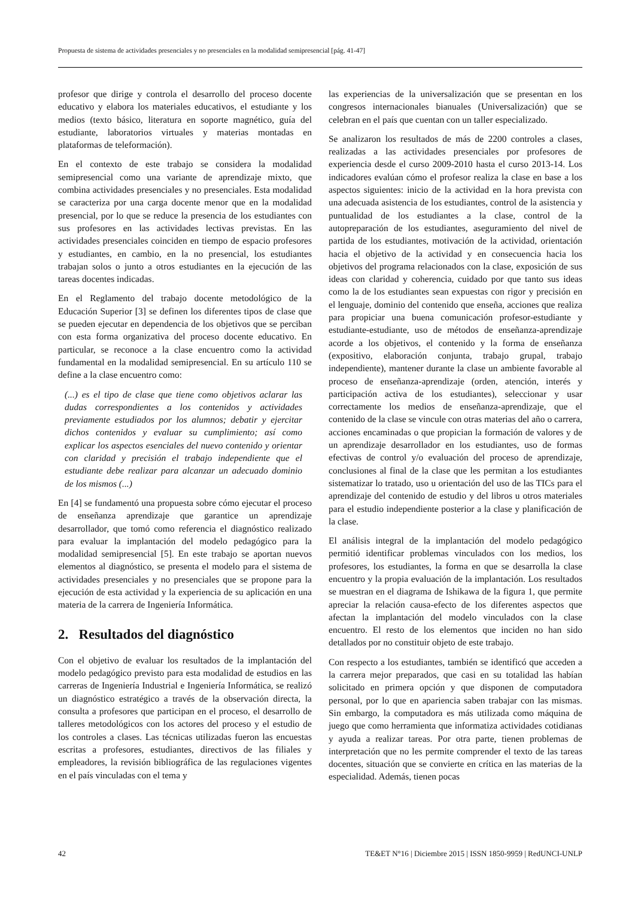Propuesta de sistema de actividades presenciales y no presenciales en la modalidad semipresencial [pág. 41-47]
profesor que dirige y controla el desarrollo del proceso docente educativo y elabora los materiales educativos, el estudiante y los medios (texto básico, literatura en soporte magnético, guía del estudiante, laboratorios virtuales y materias montadas en plataformas de teleformación).
En el contexto de este trabajo se considera la modalidad semipresencial como una variante de aprendizaje mixto, que combina actividades presenciales y no presenciales. Esta modalidad se caracteriza por una carga docente menor que en la modalidad presencial, por lo que se reduce la presencia de los estudiantes con sus profesores en las actividades lectivas previstas. En las actividades presenciales coinciden en tiempo de espacio profesores y estudiantes, en cambio, en la no presencial, los estudiantes trabajan solos o junto a otros estudiantes en la ejecución de las tareas docentes indicadas.
En el Reglamento del trabajo docente metodológico de la Educación Superior [3] se definen los diferentes tipos de clase que se pueden ejecutar en dependencia de los objetivos que se perciban con esta forma organizativa del proceso docente educativo. En particular, se reconoce a la clase encuentro como la actividad fundamental en la modalidad semipresencial. En su artículo 110 se define a la clase encuentro como:
(...) es el tipo de clase que tiene como objetivos aclarar las dudas correspondientes a los contenidos y actividades previamente estudiados por los alumnos; debatir y ejercitar dichos contenidos y evaluar su cumplimiento; así como explicar los aspectos esenciales del nuevo contenido y orientar con claridad y precisión el trabajo independiente que el estudiante debe realizar para alcanzar un adecuado dominio de los mismos (...)
En [4] se fundamentó una propuesta sobre cómo ejecutar el proceso de enseñanza aprendizaje que garantice un aprendizaje desarrollador, que tomó como referencia el diagnóstico realizado para evaluar la implantación del modelo pedagógico para la modalidad semipresencial [5]. En este trabajo se aportan nuevos elementos al diagnóstico, se presenta el modelo para el sistema de actividades presenciales y no presenciales que se propone para la ejecución de esta actividad y la experiencia de su aplicación en una materia de la carrera de Ingeniería Informática.
2. Resultados del diagnóstico
Con el objetivo de evaluar los resultados de la implantación del modelo pedagógico previsto para esta modalidad de estudios en las carreras de Ingeniería Industrial e Ingeniería Informática, se realizó un diagnóstico estratégico a través de la observación directa, la consulta a profesores que participan en el proceso, el desarrollo de talleres metodológicos con los actores del proceso y el estudio de los controles a clases. Las técnicas utilizadas fueron las encuestas escritas a profesores, estudiantes, directivos de las filiales y empleadores, la revisión bibliográfica de las regulaciones vigentes en el país vinculadas con el tema y
las experiencias de la universalización que se presentan en los congresos internacionales bianuales (Universalización) que se celebran en el país que cuentan con un taller especializado.
Se analizaron los resultados de más de 2200 controles a clases, realizadas a las actividades presenciales por profesores de experiencia desde el curso 2009-2010 hasta el curso 2013-14. Los indicadores evalúan cómo el profesor realiza la clase en base a los aspectos siguientes: inicio de la actividad en la hora prevista con una adecuada asistencia de los estudiantes, control de la asistencia y puntualidad de los estudiantes a la clase, control de la autopreparación de los estudiantes, aseguramiento del nivel de partida de los estudiantes, motivación de la actividad, orientación hacia el objetivo de la actividad y en consecuencia hacia los objetivos del programa relacionados con la clase, exposición de sus ideas con claridad y coherencia, cuidado por que tanto sus ideas como la de los estudiantes sean expuestas con rigor y precisión en el lenguaje, dominio del contenido que enseña, acciones que realiza para propiciar una buena comunicación profesor-estudiante y estudiante-estudiante, uso de métodos de enseñanza-aprendizaje acorde a los objetivos, el contenido y la forma de enseñanza (expositivo, elaboración conjunta, trabajo grupal, trabajo independiente), mantener durante la clase un ambiente favorable al proceso de enseñanza-aprendizaje (orden, atención, interés y participación activa de los estudiantes), seleccionar y usar correctamente los medios de enseñanza-aprendizaje, que el contenido de la clase se vincule con otras materias del año o carrera, acciones encaminadas o que propician la formación de valores y de un aprendizaje desarrollador en los estudiantes, uso de formas efectivas de control y/o evaluación del proceso de aprendizaje, conclusiones al final de la clase que les permitan a los estudiantes sistematizar lo tratado, uso u orientación del uso de las TICs para el aprendizaje del contenido de estudio y del libros u otros materiales para el estudio independiente posterior a la clase y planificación de la clase.
El análisis integral de la implantación del modelo pedagógico permitió identificar problemas vinculados con los medios, los profesores, los estudiantes, la forma en que se desarrolla la clase encuentro y la propia evaluación de la implantación. Los resultados se muestran en el diagrama de Ishikawa de la figura 1, que permite apreciar la relación causa-efecto de los diferentes aspectos que afectan la implantación del modelo vinculados con la clase encuentro. El resto de los elementos que inciden no han sido detallados por no constituir objeto de este trabajo.
Con respecto a los estudiantes, también se identificó que acceden a la carrera mejor preparados, que casi en su totalidad las habían solicitado en primera opción y que disponen de computadora personal, por lo que en apariencia saben trabajar con las mismas. Sin embargo, la computadora es más utilizada como máquina de juego que como herramienta que informatiza actividades cotidianas y ayuda a realizar tareas. Por otra parte, tienen problemas de interpretación que no les permite comprender el texto de las tareas docentes, situación que se convierte en crítica en las materias de la especialidad. Además, tienen pocas
42 TE&ET N°16 | Diciembre 2015 | ISSN 1850-9959 | RedUNCI-UNLP